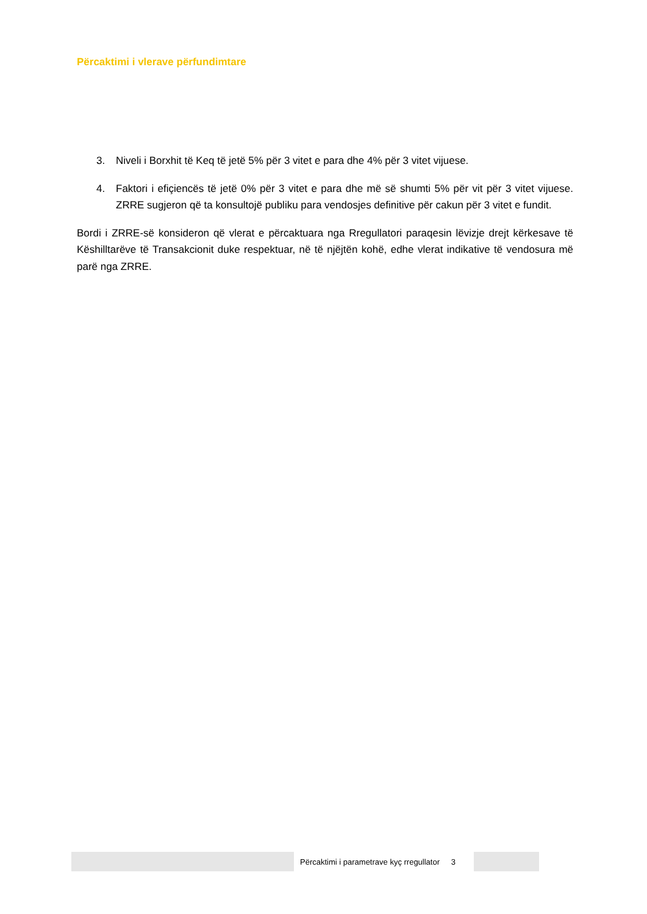Përcaktimi i vlerave përfundimtare
3. Niveli i Borxhit të Keq të jetë 5% për 3 vitet e para dhe 4% për 3 vitet vijuese.
4. Faktori i efiçiencës të jetë 0% për 3 vitet e para dhe më së shumti 5% për vit për 3 vitet vijuese. ZRRE sugjeron që ta konsultojë publiku para vendosjes definitive për cakun për 3 vitet e fundit.
Bordi i ZRRE-së konsideron që vlerat e përcaktuara nga Rregullatori paraqesin lëvizje drejt kërkesave të Këshilltarëve të Transakcionit duke respektuar, në të njëjtën kohë, edhe vlerat indikative të vendosura më parë nga ZRRE.
Përcaktimi i parametrave kyç rregullator 3